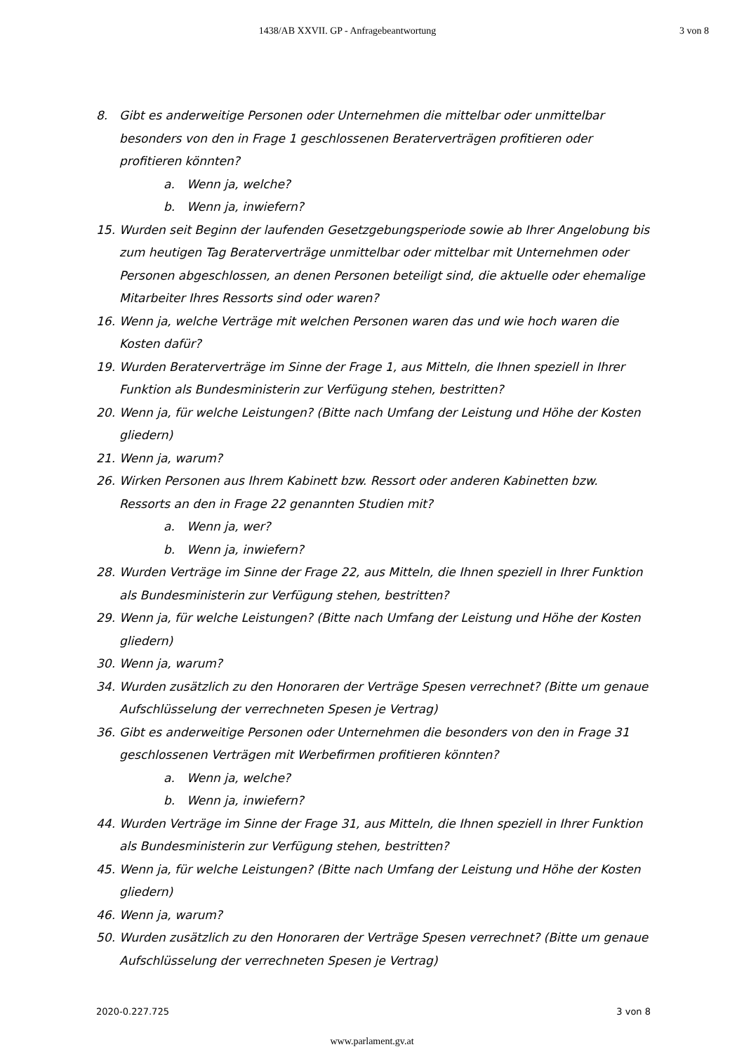1438/AB XXVII. GP - Anfragebeantwortung
3 von 8
8. Gibt es anderweitige Personen oder Unternehmen die mittelbar oder unmittelbar besonders von den in Frage 1 geschlossenen Beraterverträgen profitieren oder profitieren könnten?
a. Wenn ja, welche?
b. Wenn ja, inwiefern?
15. Wurden seit Beginn der laufenden Gesetzgebungsperiode sowie ab Ihrer Angelobung bis zum heutigen Tag Beraterverträge unmittelbar oder mittelbar mit Unternehmen oder Personen abgeschlossen, an denen Personen beteiligt sind, die aktuelle oder ehemalige Mitarbeiter Ihres Ressorts sind oder waren?
16. Wenn ja, welche Verträge mit welchen Personen waren das und wie hoch waren die Kosten dafür?
19. Wurden Beraterverträge im Sinne der Frage 1, aus Mitteln, die Ihnen speziell in Ihrer Funktion als Bundesministerin zur Verfügung stehen, bestritten?
20. Wenn ja, für welche Leistungen? (Bitte nach Umfang der Leistung und Höhe der Kosten gliedern)
21. Wenn ja, warum?
26. Wirken Personen aus Ihrem Kabinett bzw. Ressort oder anderen Kabinetten bzw. Ressorts an den in Frage 22 genannten Studien mit?
a. Wenn ja, wer?
b. Wenn ja, inwiefern?
28. Wurden Verträge im Sinne der Frage 22, aus Mitteln, die Ihnen speziell in Ihrer Funktion als Bundesministerin zur Verfügung stehen, bestritten?
29. Wenn ja, für welche Leistungen? (Bitte nach Umfang der Leistung und Höhe der Kosten gliedern)
30. Wenn ja, warum?
34. Wurden zusätzlich zu den Honoraren der Verträge Spesen verrechnet? (Bitte um genaue Aufschlüsselung der verrechneten Spesen je Vertrag)
36. Gibt es anderweitige Personen oder Unternehmen die besonders von den in Frage 31 geschlossenen Verträgen mit Werbefirmen profitieren könnten?
a. Wenn ja, welche?
b. Wenn ja, inwiefern?
44. Wurden Verträge im Sinne der Frage 31, aus Mitteln, die Ihnen speziell in Ihrer Funktion als Bundesministerin zur Verfügung stehen, bestritten?
45. Wenn ja, für welche Leistungen? (Bitte nach Umfang der Leistung und Höhe der Kosten gliedern)
46. Wenn ja, warum?
50. Wurden zusätzlich zu den Honoraren der Verträge Spesen verrechnet? (Bitte um genaue Aufschlüsselung der verrechneten Spesen je Vertrag)
2020-0.227.725 3 von 8
www.parlament.gv.at